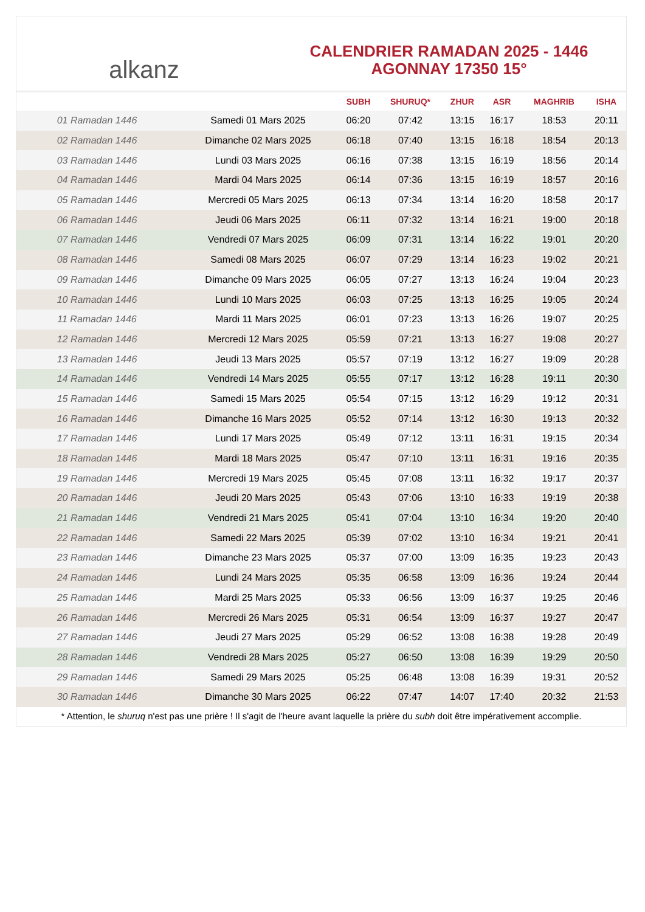alkanz
CALENDRIER RAMADAN 2025 - 1446
AGONNAY 17350 15°
| | | SUBH | SHURUQ* | ZHUR | ASR | MAGHRIB | ISHA |
| --- | --- | --- | --- | --- | --- | --- | --- |
| 01 Ramadan 1446 | Samedi 01 Mars 2025 | 06:20 | 07:42 | 13:15 | 16:17 | 18:53 | 20:11 |
| 02 Ramadan 1446 | Dimanche 02 Mars 2025 | 06:18 | 07:40 | 13:15 | 16:18 | 18:54 | 20:13 |
| 03 Ramadan 1446 | Lundi 03 Mars 2025 | 06:16 | 07:38 | 13:15 | 16:19 | 18:56 | 20:14 |
| 04 Ramadan 1446 | Mardi 04 Mars 2025 | 06:14 | 07:36 | 13:15 | 16:19 | 18:57 | 20:16 |
| 05 Ramadan 1446 | Mercredi 05 Mars 2025 | 06:13 | 07:34 | 13:14 | 16:20 | 18:58 | 20:17 |
| 06 Ramadan 1446 | Jeudi 06 Mars 2025 | 06:11 | 07:32 | 13:14 | 16:21 | 19:00 | 20:18 |
| 07 Ramadan 1446 | Vendredi 07 Mars 2025 | 06:09 | 07:31 | 13:14 | 16:22 | 19:01 | 20:20 |
| 08 Ramadan 1446 | Samedi 08 Mars 2025 | 06:07 | 07:29 | 13:14 | 16:23 | 19:02 | 20:21 |
| 09 Ramadan 1446 | Dimanche 09 Mars 2025 | 06:05 | 07:27 | 13:13 | 16:24 | 19:04 | 20:23 |
| 10 Ramadan 1446 | Lundi 10 Mars 2025 | 06:03 | 07:25 | 13:13 | 16:25 | 19:05 | 20:24 |
| 11 Ramadan 1446 | Mardi 11 Mars 2025 | 06:01 | 07:23 | 13:13 | 16:26 | 19:07 | 20:25 |
| 12 Ramadan 1446 | Mercredi 12 Mars 2025 | 05:59 | 07:21 | 13:13 | 16:27 | 19:08 | 20:27 |
| 13 Ramadan 1446 | Jeudi 13 Mars 2025 | 05:57 | 07:19 | 13:12 | 16:27 | 19:09 | 20:28 |
| 14 Ramadan 1446 | Vendredi 14 Mars 2025 | 05:55 | 07:17 | 13:12 | 16:28 | 19:11 | 20:30 |
| 15 Ramadan 1446 | Samedi 15 Mars 2025 | 05:54 | 07:15 | 13:12 | 16:29 | 19:12 | 20:31 |
| 16 Ramadan 1446 | Dimanche 16 Mars 2025 | 05:52 | 07:14 | 13:12 | 16:30 | 19:13 | 20:32 |
| 17 Ramadan 1446 | Lundi 17 Mars 2025 | 05:49 | 07:12 | 13:11 | 16:31 | 19:15 | 20:34 |
| 18 Ramadan 1446 | Mardi 18 Mars 2025 | 05:47 | 07:10 | 13:11 | 16:31 | 19:16 | 20:35 |
| 19 Ramadan 1446 | Mercredi 19 Mars 2025 | 05:45 | 07:08 | 13:11 | 16:32 | 19:17 | 20:37 |
| 20 Ramadan 1446 | Jeudi 20 Mars 2025 | 05:43 | 07:06 | 13:10 | 16:33 | 19:19 | 20:38 |
| 21 Ramadan 1446 | Vendredi 21 Mars 2025 | 05:41 | 07:04 | 13:10 | 16:34 | 19:20 | 20:40 |
| 22 Ramadan 1446 | Samedi 22 Mars 2025 | 05:39 | 07:02 | 13:10 | 16:34 | 19:21 | 20:41 |
| 23 Ramadan 1446 | Dimanche 23 Mars 2025 | 05:37 | 07:00 | 13:09 | 16:35 | 19:23 | 20:43 |
| 24 Ramadan 1446 | Lundi 24 Mars 2025 | 05:35 | 06:58 | 13:09 | 16:36 | 19:24 | 20:44 |
| 25 Ramadan 1446 | Mardi 25 Mars 2025 | 05:33 | 06:56 | 13:09 | 16:37 | 19:25 | 20:46 |
| 26 Ramadan 1446 | Mercredi 26 Mars 2025 | 05:31 | 06:54 | 13:09 | 16:37 | 19:27 | 20:47 |
| 27 Ramadan 1446 | Jeudi 27 Mars 2025 | 05:29 | 06:52 | 13:08 | 16:38 | 19:28 | 20:49 |
| 28 Ramadan 1446 | Vendredi 28 Mars 2025 | 05:27 | 06:50 | 13:08 | 16:39 | 19:29 | 20:50 |
| 29 Ramadan 1446 | Samedi 29 Mars 2025 | 05:25 | 06:48 | 13:08 | 16:39 | 19:31 | 20:52 |
| 30 Ramadan 1446 | Dimanche 30 Mars 2025 | 06:22 | 07:47 | 14:07 | 17:40 | 20:32 | 21:53 |
* Attention, le shuruq n'est pas une prière ! Il s'agit de l'heure avant laquelle la prière du subh doit être impérativement accomplie.